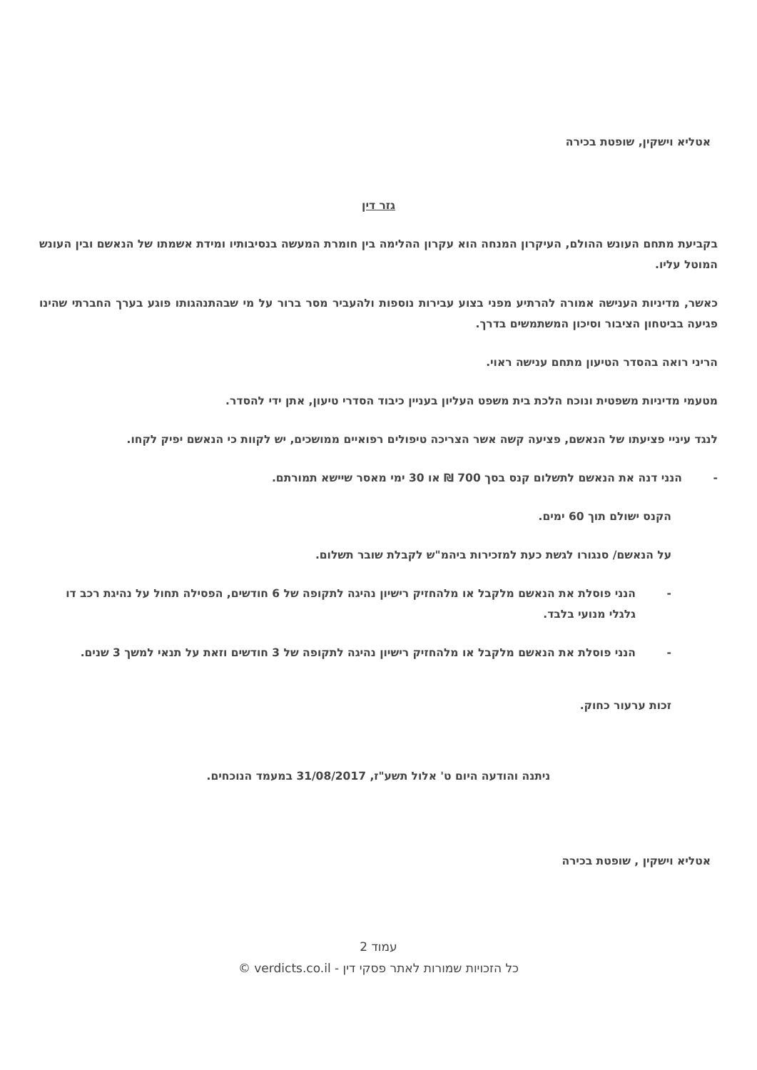אטליא וישקין, שופטת בכירה
גזר דין
בקביעת מתחם העונש ההולם, העיקרון המנחה הוא עקרון ההלימה בין חומרת המעשה בנסיבותיו ומידת אשמתו של הנאשם ובין העונש המוטל עליו.
כאשר, מדיניות הענישה אמורה להרתיע מפני בצוע עבירות נוספות ולהעביר מסר ברור על מי שבהתנהגותו פוגע בערך החברתי שהינו פגיעה בביטחון הציבור וסיכון המשתמשים בדרך.
הריני רואה בהסדר הטיעון מתחם ענישה ראוי.
מטעמי מדיניות משפטית ונוכח הלכת בית משפט העליון בעניין כיבוד הסדרי טיעון, אתן ידי להסדר.
לנגד עיניי פציעתו של הנאשם, פציעה קשה אשר הצריכה טיפולים רפואיים ממושכים, יש לקוות כי הנאשם יפיק לקחו.
- הנני דנה את הנאשם לתשלום קנס בסך 700 ₪ או 30 ימי מאסר שיישא תמורתם.
הקנס ישולם תוך 60 ימים.
על הנאשם/ סנגורו לגשת כעת למזכירות ביהמ"ש לקבלת שובר תשלום.
- הנני פוסלת את הנאשם מלקבל או מלהחזיק רישיון נהיגה לתקופה של 6 חודשים, הפסילה תחול על נהיגת רכב דו גלגלי מנועי בלבד.
- הנני פוסלת את הנאשם מלקבל או מלהחזיק רישיון נהיגה לתקופה של 3 חודשים וזאת על תנאי למשך 3 שנים.
זכות ערעור כחוק.
ניתנה והודעה היום ט' אלול תשע"ז, 31/08/2017 במעמד הנוכחים.
אטליא וישקין , שופטת בכירה
עמוד 2
כל הזכויות שמורות לאתר פסקי דין - verdicts.co.il ©